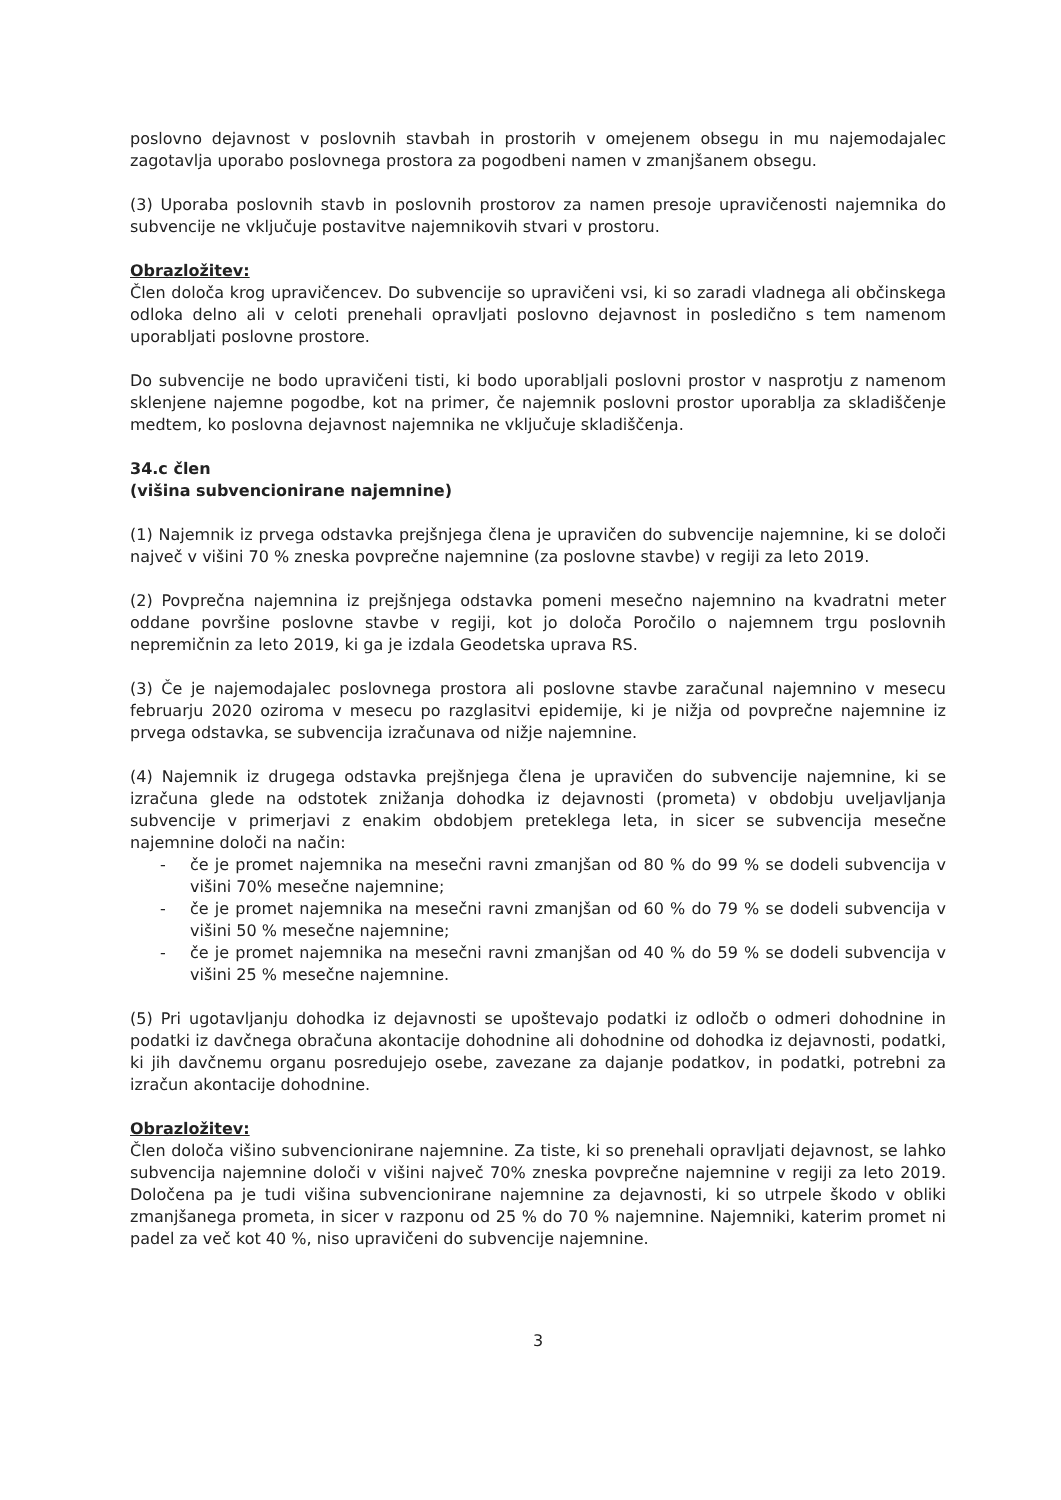poslovno dejavnost v poslovnih stavbah in prostorih v omejenem obsegu in mu najemodajalec zagotavlja uporabo poslovnega prostora za pogodbeni namen v zmanjšanem obsegu.
(3) Uporaba poslovnih stavb in poslovnih prostorov za namen presoje upravičenosti najemnika do subvencije ne vključuje postavitve najemnikovih stvari v prostoru.
Obrazložitev:
Člen določa krog upravičencev. Do subvencije so upravičeni vsi, ki so zaradi vladnega ali občinskega odloka delno ali v celoti prenehali opravljati poslovno dejavnost in posledično s tem namenom uporabljati poslovne prostore.
Do subvencije ne bodo upravičeni tisti, ki bodo uporabljali poslovni prostor v nasprotju z namenom sklenjene najemne pogodbe, kot na primer, če najemnik poslovni prostor uporablja za skladiščenje medtem, ko poslovna dejavnost najemnika ne vključuje skladiščenja.
34.c člen
(višina subvencionirane najemnine)
(1) Najemnik iz prvega odstavka prejšnjega člena je upravičen do subvencije najemnine, ki se določi največ v višini 70 % zneska povprečne najemnine (za poslovne stavbe) v regiji za leto 2019.
(2) Povprečna najemnina iz prejšnjega odstavka pomeni mesečno najemnino na kvadratni meter oddane površine poslovne stavbe v regiji, kot jo določa Poročilo o najemnem trgu poslovnih nepremičnin za leto 2019, ki ga je izdala Geodetska uprava RS.
(3) Če je najemodajalec poslovnega prostora ali poslovne stavbe zaračunal najemnino v mesecu februarju 2020 oziroma v mesecu po razglasitvi epidemije, ki je nižja od povprečne najemnine iz prvega odstavka, se subvencija izračunava od nižje najemnine.
(4) Najemnik iz drugega odstavka prejšnjega člena je upravičen do subvencije najemnine, ki se izračuna glede na odstotek znižanja dohodka iz dejavnosti (prometa) v obdobju uveljavljanja subvencije v primerjavi z enakim obdobjem preteklega leta, in sicer se subvencija mesečne najemnine določi na način:
- če je promet najemnika na mesečni ravni zmanjšan od 80 % do 99 % se dodeli subvencija v višini 70% mesečne najemnine;
- če je promet najemnika na mesečni ravni zmanjšan od 60 % do 79 % se dodeli subvencija v višini 50 % mesečne najemnine;
- če je promet najemnika na mesečni ravni zmanjšan od 40 % do 59 % se dodeli subvencija v višini 25 % mesečne najemnine.
(5) Pri ugotavljanju dohodka iz dejavnosti se upoštevajo podatki iz odločb o odmeri dohodnine in podatki iz davčnega obračuna akontacije dohodnine ali dohodnine od dohodka iz dejavnosti, podatki, ki jih davčnemu organu posredujejo osebe, zavezane za dajanje podatkov, in podatki, potrebni za izračun akontacije dohodnine.
Obrazložitev:
Člen določa višino subvencionirane najemnine. Za tiste, ki so prenehali opravljati dejavnost, se lahko subvencija najemnine določi v višini največ 70% zneska povprečne najemnine v regiji za leto 2019. Določena pa je tudi višina subvencionirane najemnine za dejavnosti, ki so utrpele škodo v obliki zmanjšanega prometa, in sicer v razponu od 25 % do 70 % najemnine. Najemniki, katerim promet ni padel za več kot 40 %, niso upravičeni do subvencije najemnine.
3